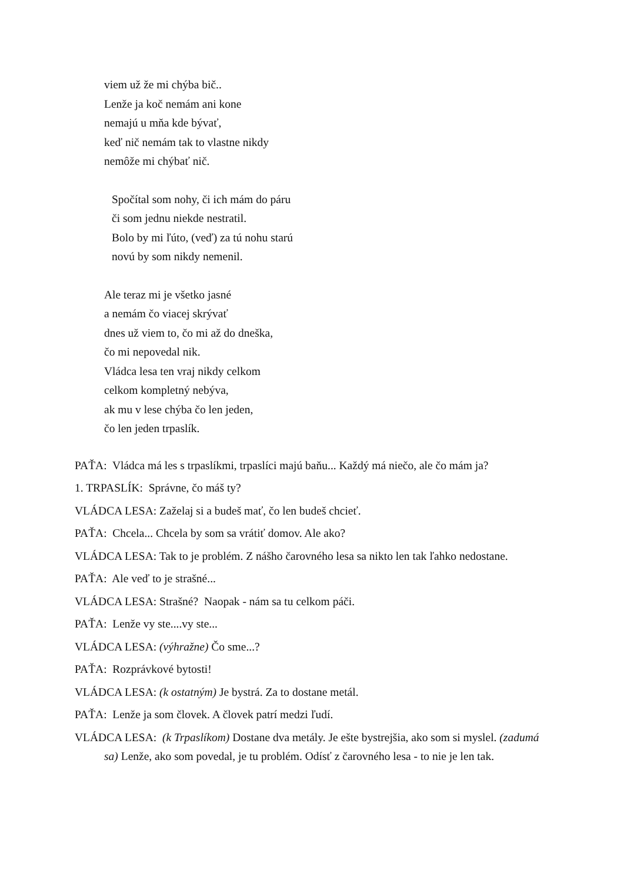viem už že mi chýba bič..
Lenže ja koč nemám ani kone
nemajú u mňa kde bývať,
keď nič nemám tak to vlastne nikdy
nemôže mi chýbať nič.
Spočítal som nohy, či ich mám do páru
či som jednu niekde nestratil.
Bolo by mi ľúto, (veď) za tú nohu starú
novú by som nikdy nemenil.
Ale teraz mi je všetko jasné
a nemám čo viacej skrývať
dnes už viem to, čo mi až do dneška,
čo mi nepovedal nik.
Vládca lesa ten vraj nikdy celkom
celkom kompletný nebýva,
ak mu v lese chýba čo len jeden,
čo len jeden trpaslík.
PAŤA: Vládca má les s trpaslíkmi, trpaslíci majú baňu... Každý má niečo, ale čo mám ja?
1. TRPASLÍK: Správne, čo máš ty?
VLÁDCA LESA: Zaželaj si a budeš mať, čo len budeš chcieť.
PAŤA: Chcela... Chcela by som sa vrátiť domov. Ale ako?
VLÁDCA LESA: Tak to je problém. Z nášho čarovného lesa sa nikto len tak ľahko nedostane.
PAŤA: Ale veď to je strašné...
VLÁDCA LESA: Strašné? Naopak - nám sa tu celkom páči.
PAŤA: Lenže vy ste....vy ste...
VLÁDCA LESA: (výhražne) Čo sme...?
PAŤA: Rozprávkové bytosti!
VLÁDCA LESA: (k ostatným) Je bystrá. Za to dostane metál.
PAŤA: Lenže ja som človek. A človek patrí medzi ľudí.
VLÁDCA LESA: (k Trpaslíkom) Dostane dva metály. Je ešte bystrejšia, ako som si myslel. (zadumá sa) Lenže, ako som povedal, je tu problém. Odísť z čarovného lesa - to nie je len tak.